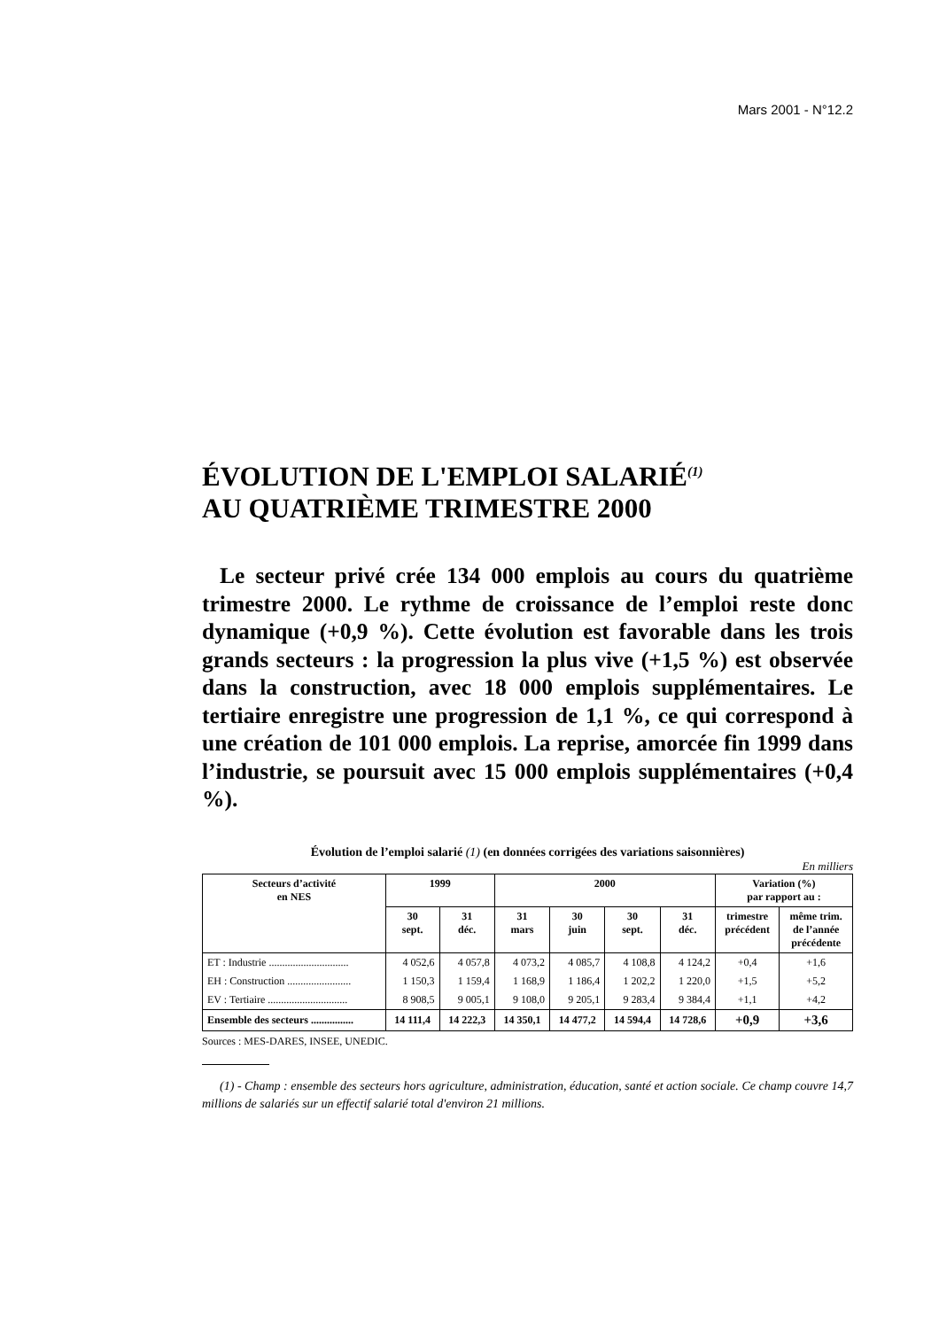Mars 2001 - N°12.2
ÉVOLUTION DE L'EMPLOI SALARIÉ<sup>(1)</sup>
AU QUATRIÈME TRIMESTRE 2000
Le secteur privé crée 134 000 emplois au cours du quatrième trimestre 2000. Le rythme de croissance de l’emploi reste donc dynamique (+0,9 %). Cette évolution est favorable dans les trois grands secteurs : la progression la plus vive (+1,5 %) est observée dans la construction, avec 18 000 emplois supplémentaires. Le tertiaire enregistre une progression de 1,1 %, ce qui correspond à une création de 101 000 emplois. La reprise, amorcée fin 1999 dans l’industrie, se poursuit avec 15 000 emplois supplémentaires (+0,4 %).
Évolution de l’emploi salarié (1) (en données corrigées des variations saisonnières)
En milliers
| Secteurs d’activité en NES | 1999 | | 2000 | | | | Variation (%) par rapport au : | |
| --- | --- | --- | --- | --- | --- | --- | --- | --- |
| | 30 sept. | 31 déc. | 31 mars | 30 juin | 30 sept. | 31 déc. | trimestre précédent | même trim. de l’année précédente |
| ET : Industrie .............................. | 4 052,6 | 4 057,8 | 4 073,2 | 4 085,7 | 4 108,8 | 4 124,2 | +0,4 | +1,6 |
| EH : Construction ........................ | 1 150,3 | 1 159,4 | 1 168,9 | 1 186,4 | 1 202,2 | 1 220,0 | +1,5 | +5,2 |
| EV : Tertiaire .............................. | 8 908,5 | 9 005,1 | 9 108,0 | 9 205,1 | 9 283,4 | 9 384,4 | +1,1 | +4,2 |
| Ensemble des secteurs ................ | 14 111,4 | 14 222,3 | 14 350,1 | 14 477,2 | 14 594,4 | 14 728,6 | +0,9 | +3,6 |
Sources : MES-DARES, INSEE, UNEDIC.
(1) - Champ : ensemble des secteurs hors agriculture, administration, éducation, santé et action sociale. Ce champ couvre 14,7 millions de salariés sur un effectif salarié total d'environ 21 millions.